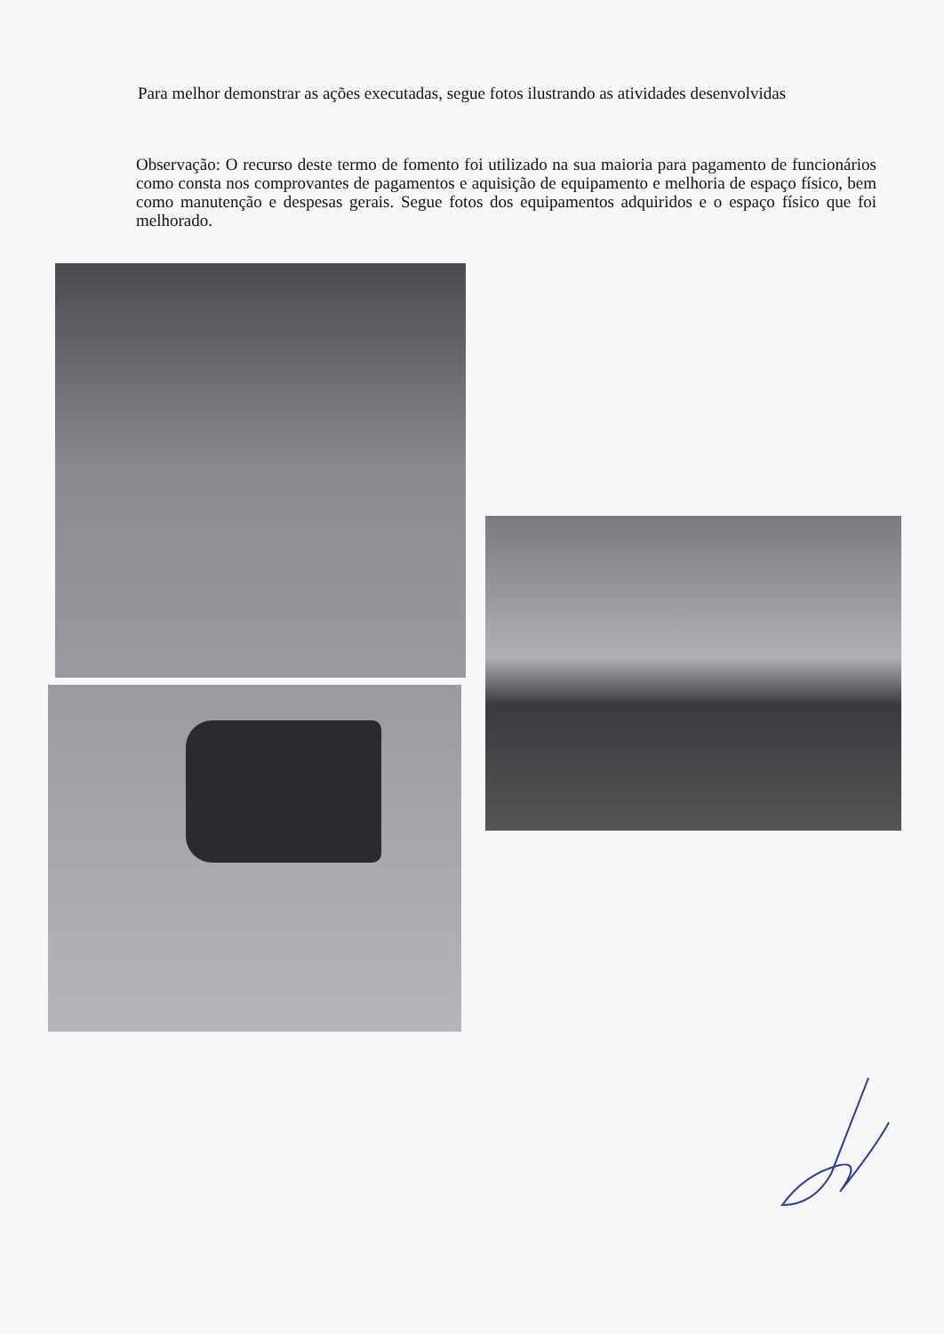Para melhor demonstrar as ações executadas, segue fotos ilustrando as atividades desenvolvidas
Observação: O recurso deste termo de fomento foi utilizado na sua maioria para pagamento de funcionários como consta nos comprovantes de pagamentos e aquisição de equipamento e melhoria de espaço físico, bem como manutenção e despesas gerais. Segue fotos dos equipamentos adquiridos e o espaço físico que foi melhorado.